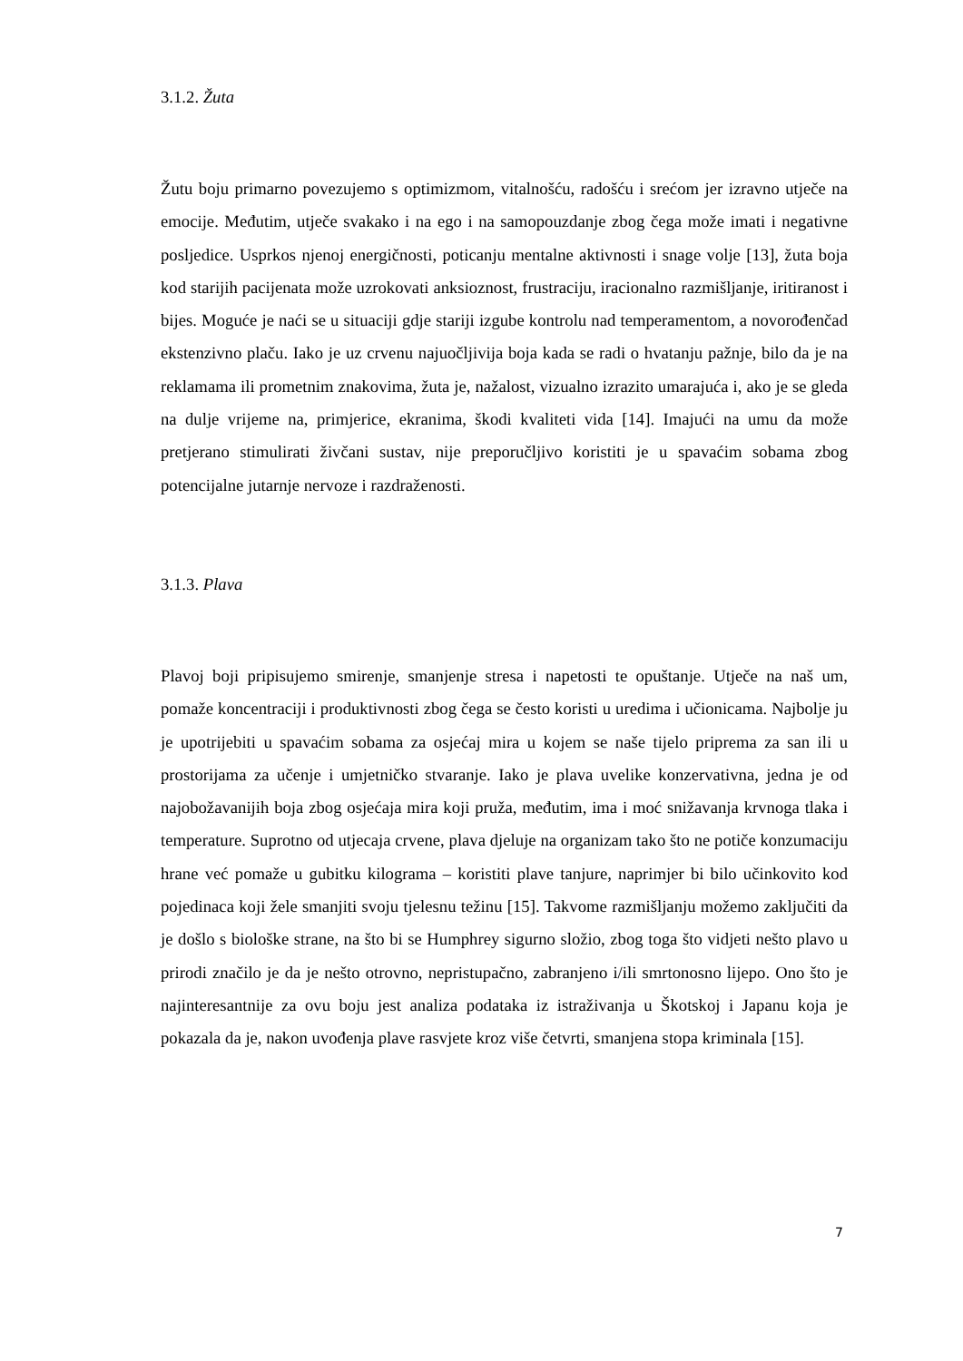3.1.2. Žuta
Žutu boju primarno povezujemo s optimizmom, vitalnošću, radošću i srećom jer izravno utječe na emocije. Međutim, utječe svakako i na ego i na samopouzdanje zbog čega može imati i negativne posljedice. Usprkos njenoj energičnosti, poticanju mentalne aktivnosti i snage volje [13], žuta boja kod starijih pacijenata može uzrokovati anksioznost, frustraciju, iracionalno razmišljanje, iritiranost i bijes. Moguće je naći se u situaciji gdje stariji izgube kontrolu nad temperamentom, a novorođenčad ekstenzivno plaču. Iako je uz crvenu najuočljivija boja kada se radi o hvatanju pažnje, bilo da je na reklamama ili prometnim znakovima, žuta je, nažalost, vizualno izrazito umarajuća i, ako je se gleda na dulje vrijeme na, primjerice, ekranima, škodi kvaliteti vida [14]. Imajući na umu da može pretjerano stimulirati živčani sustav, nije preporučljivo koristiti je u spavaćim sobama zbog potencijalne jutarnje nervoze i razdraženosti.
3.1.3. Plava
Plavoj boji pripisujemo smirenje, smanjenje stresa i napetosti te opuštanje. Utječe na naš um, pomaže koncentraciji i produktivnosti zbog čega se često koristi u uredima i učionicama. Najbolje ju je upotrijebiti u spavaćim sobama za osjećaj mira u kojem se naše tijelo priprema za san ili u prostorijama za učenje i umjetničko stvaranje. Iako je plava uvelike konzervativna, jedna je od najobožavanijih boja zbog osjećaja mira koji pruža, međutim, ima i moć snižavanja krvnoga tlaka i temperature. Suprotno od utjecaja crvene, plava djeluje na organizam tako što ne potiče konzumaciju hrane već pomaže u gubitku kilograma – koristiti plave tanjure, naprimjer bi bilo učinkovito kod pojedinaca koji žele smanjiti svoju tjelesnu težinu [15]. Takvome razmišljanju možemo zaključiti da je došlo s biološke strane, na što bi se Humphrey sigurno složio, zbog toga što vidjeti nešto plavo u prirodi značilo je da je nešto otrovno, nepristupačno, zabranjeno i/ili smrtonosno lijepo. Ono što je najinteresantnije za ovu boju jest analiza podataka iz istraživanja u Škotskoj i Japanu koja je pokazala da je, nakon uvođenja plave rasvjete kroz više četvrti, smanjena stopa kriminala [15].
7